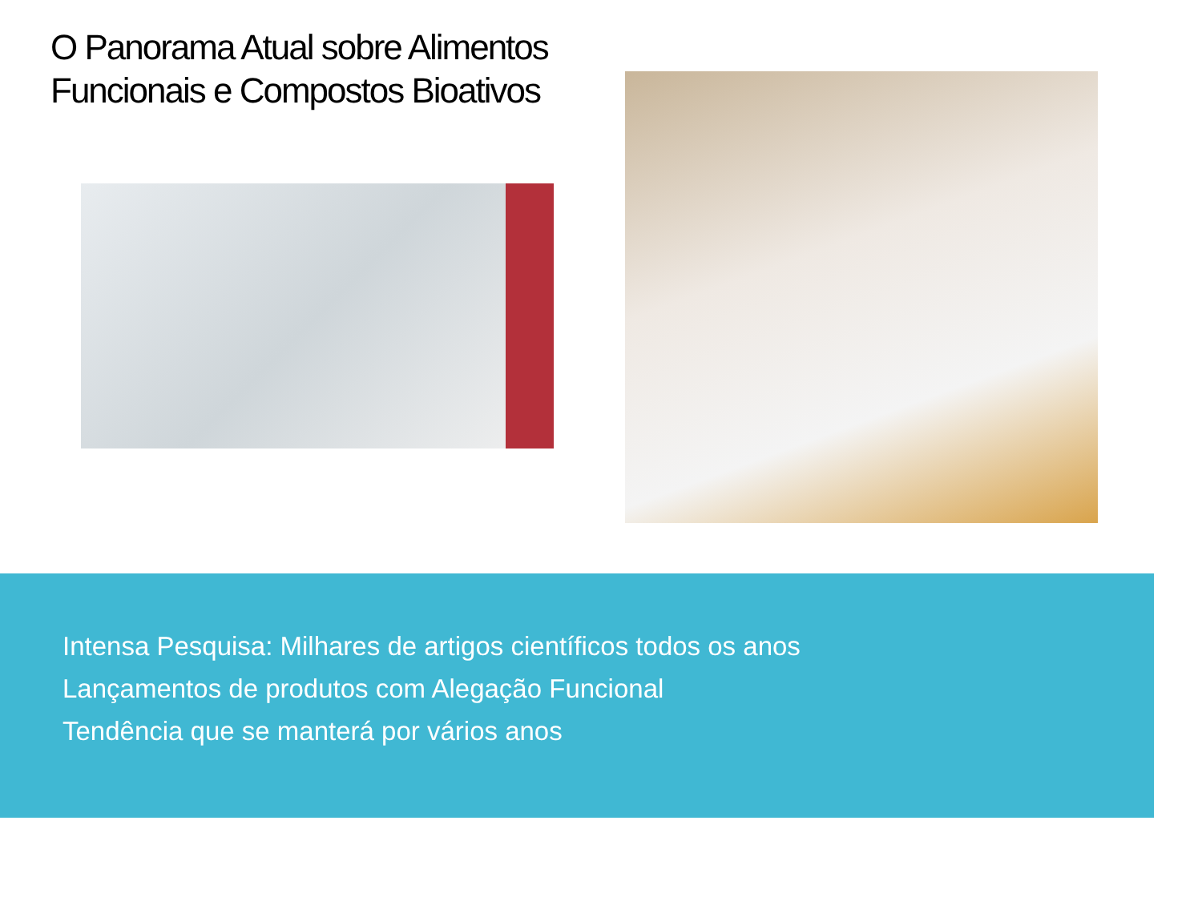O Panorama Atual sobre Alimentos
Funcionais e Compostos Bioativos
Intensa Pesquisa: Milhares de artigos científicos todos os anos
Lançamentos de produtos com Alegação Funcional
Tendência que se manterá por vários anos